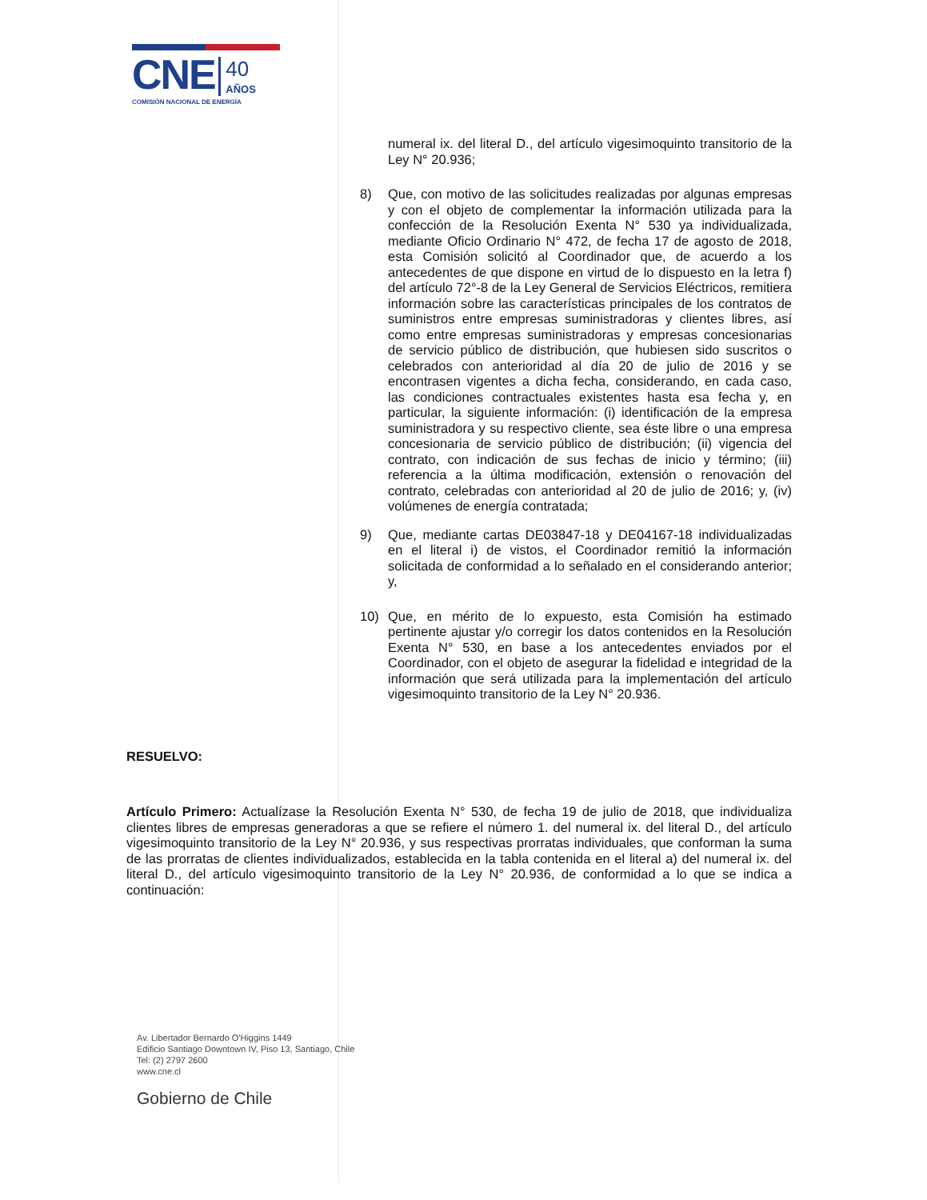CNE 40
AÑOS
COMISIÓN NACIONAL DE ENERGÍA
numeral ix. del literal D., del artículo vigesimoquinto transitorio de la Ley N° 20.936;
8) Que, con motivo de las solicitudes realizadas por algunas empresas y con el objeto de complementar la información utilizada para la confección de la Resolución Exenta N° 530 ya individualizada, mediante Oficio Ordinario N° 472, de fecha 17 de agosto de 2018, esta Comisión solicitó al Coordinador que, de acuerdo a los antecedentes de que dispone en virtud de lo dispuesto en la letra f) del artículo 72°-8 de la Ley General de Servicios Eléctricos, remitiera información sobre las características principales de los contratos de suministros entre empresas suministradoras y clientes libres, así como entre empresas suministradoras y empresas concesionarias de servicio público de distribución, que hubiesen sido suscritos o celebrados con anterioridad al día 20 de julio de 2016 y se encontrasen vigentes a dicha fecha, considerando, en cada caso, las condiciones contractuales existentes hasta esa fecha y, en particular, la siguiente información: (i) identificación de la empresa suministradora y su respectivo cliente, sea éste libre o una empresa concesionaria de servicio público de distribución; (ii) vigencia del contrato, con indicación de sus fechas de inicio y término; (iii) referencia a la última modificación, extensión o renovación del contrato, celebradas con anterioridad al 20 de julio de 2016; y, (iv) volúmenes de energía contratada;
9) Que, mediante cartas DE03847-18 y DE04167-18 individualizadas en el literal i) de vistos, el Coordinador remitió la información solicitada de conformidad a lo señalado en el considerando anterior; y,
10) Que, en mérito de lo expuesto, esta Comisión ha estimado pertinente ajustar y/o corregir los datos contenidos en la Resolución Exenta N° 530, en base a los antecedentes enviados por el Coordinador, con el objeto de asegurar la fidelidad e integridad de la información que será utilizada para la implementación del artículo vigesimoquinto transitorio de la Ley N° 20.936.
RESUELVO:
Artículo Primero: Actualízase la Resolución Exenta N° 530, de fecha 19 de julio de 2018, que individualiza clientes libres de empresas generadoras a que se refiere el número 1. del numeral ix. del literal D., del artículo vigesimoquinto transitorio de la Ley N° 20.936, y sus respectivas prorratas individuales, que conforman la suma de las prorratas de clientes individualizados, establecida en la tabla contenida en el literal a) del numeral ix. del literal D., del artículo vigesimoquinto transitorio de la Ley N° 20.936, de conformidad a lo que se indica a continuación:
Av. Libertador Bernardo O'Higgins 1449
Edificio Santiago Downtown IV, Piso 13, Santiago, Chile
Tel: (2) 2797 2600
www.cne.cl
Gobierno de Chile